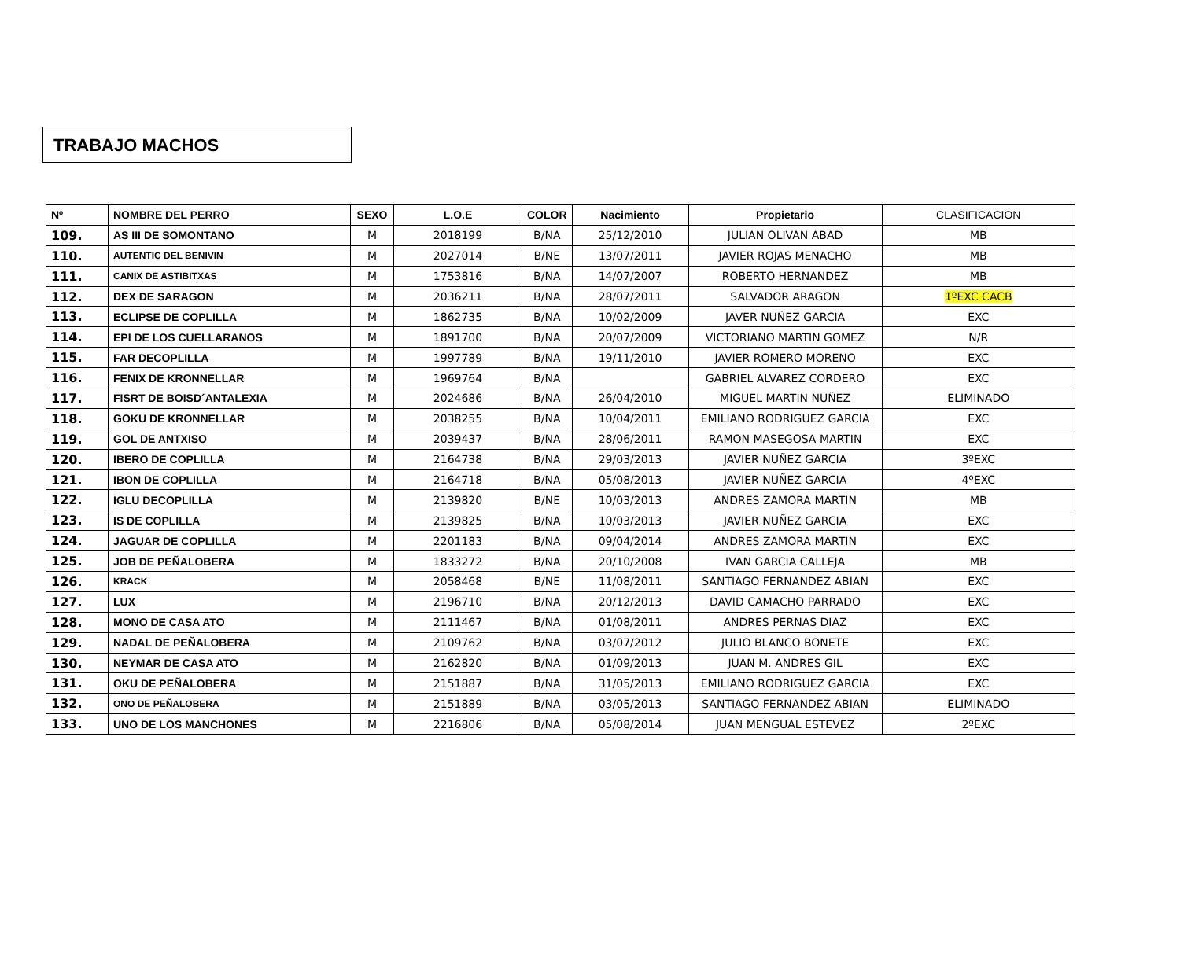TRABAJO MACHOS
| Nº | NOMBRE DEL PERRO | SEXO | L.O.E | COLOR | Nacimiento | Propietario | CLASIFICACION |
| --- | --- | --- | --- | --- | --- | --- | --- |
| 109. | AS III DE SOMONTANO | M | 2018199 | B/NA | 25/12/2010 | JULIAN OLIVAN ABAD | MB |
| 110. | AUTENTIC DEL BENIVIN | M | 2027014 | B/NE | 13/07/2011 | JAVIER ROJAS MENACHO | MB |
| 111. | CANIX DE ASTIBITXAS | M | 1753816 | B/NA | 14/07/2007 | ROBERTO HERNANDEZ | MB |
| 112. | DEX DE SARAGON | M | 2036211 | B/NA | 28/07/2011 | SALVADOR ARAGON | 1ºEXC CACB |
| 113. | ECLIPSE DE COPLILLA | M | 1862735 | B/NA | 10/02/2009 | JAVER NUÑEZ GARCIA | EXC |
| 114. | EPI DE LOS CUELLARANOS | M | 1891700 | B/NA | 20/07/2009 | VICTORIANO MARTIN GOMEZ | N/R |
| 115. | FAR DECOPLILLA | M | 1997789 | B/NA | 19/11/2010 | JAVIER ROMERO MORENO | EXC |
| 116. | FENIX DE KRONNELLAR | M | 1969764 | B/NA | | GABRIEL ALVAREZ CORDERO | EXC |
| 117. | FISRT DE BOISD´ANTALEXIA | M | 2024686 | B/NA | 26/04/2010 | MIGUEL MARTIN NUÑEZ | ELIMINADO |
| 118. | GOKU DE KRONNELLAR | M | 2038255 | B/NA | 10/04/2011 | EMILIANO RODRIGUEZ GARCIA | EXC |
| 119. | GOL DE ANTXISO | M | 2039437 | B/NA | 28/06/2011 | RAMON MASEGOSA MARTIN | EXC |
| 120. | IBERO DE COPLILLA | M | 2164738 | B/NA | 29/03/2013 | JAVIER NUÑEZ GARCIA | 3ºEXC |
| 121. | IBON DE COPLILLA | M | 2164718 | B/NA | 05/08/2013 | JAVIER NUÑEZ GARCIA | 4ºEXC |
| 122. | IGLU DECOPLILLA | M | 2139820 | B/NE | 10/03/2013 | ANDRES ZAMORA MARTIN | MB |
| 123. | IS DE COPLILLA | M | 2139825 | B/NA | 10/03/2013 | JAVIER NUÑEZ GARCIA | EXC |
| 124. | JAGUAR DE COPLILLA | M | 2201183 | B/NA | 09/04/2014 | ANDRES ZAMORA MARTIN | EXC |
| 125. | JOB DE PEÑALOBERA | M | 1833272 | B/NA | 20/10/2008 | IVAN GARCIA CALLEJA | MB |
| 126. | KRACK | M | 2058468 | B/NE | 11/08/2011 | SANTIAGO FERNANDEZ ABIAN | EXC |
| 127. | LUX | M | 2196710 | B/NA | 20/12/2013 | DAVID CAMACHO PARRADO | EXC |
| 128. | MONO DE CASA ATO | M | 2111467 | B/NA | 01/08/2011 | ANDRES PERNAS DIAZ | EXC |
| 129. | NADAL DE PEÑALOBERA | M | 2109762 | B/NA | 03/07/2012 | JULIO BLANCO BONETE | EXC |
| 130. | NEYMAR DE CASA ATO | M | 2162820 | B/NA | 01/09/2013 | JUAN M. ANDRES GIL | EXC |
| 131. | OKU DE PEÑALOBERA | M | 2151887 | B/NA | 31/05/2013 | EMILIANO RODRIGUEZ GARCIA | EXC |
| 132. | ONO DE PEÑALOBERA | M | 2151889 | B/NA | 03/05/2013 | SANTIAGO FERNANDEZ ABIAN | ELIMINADO |
| 133. | UNO DE LOS MANCHONES | M | 2216806 | B/NA | 05/08/2014 | JUAN MENGUAL ESTEVEZ | 2ºEXC |